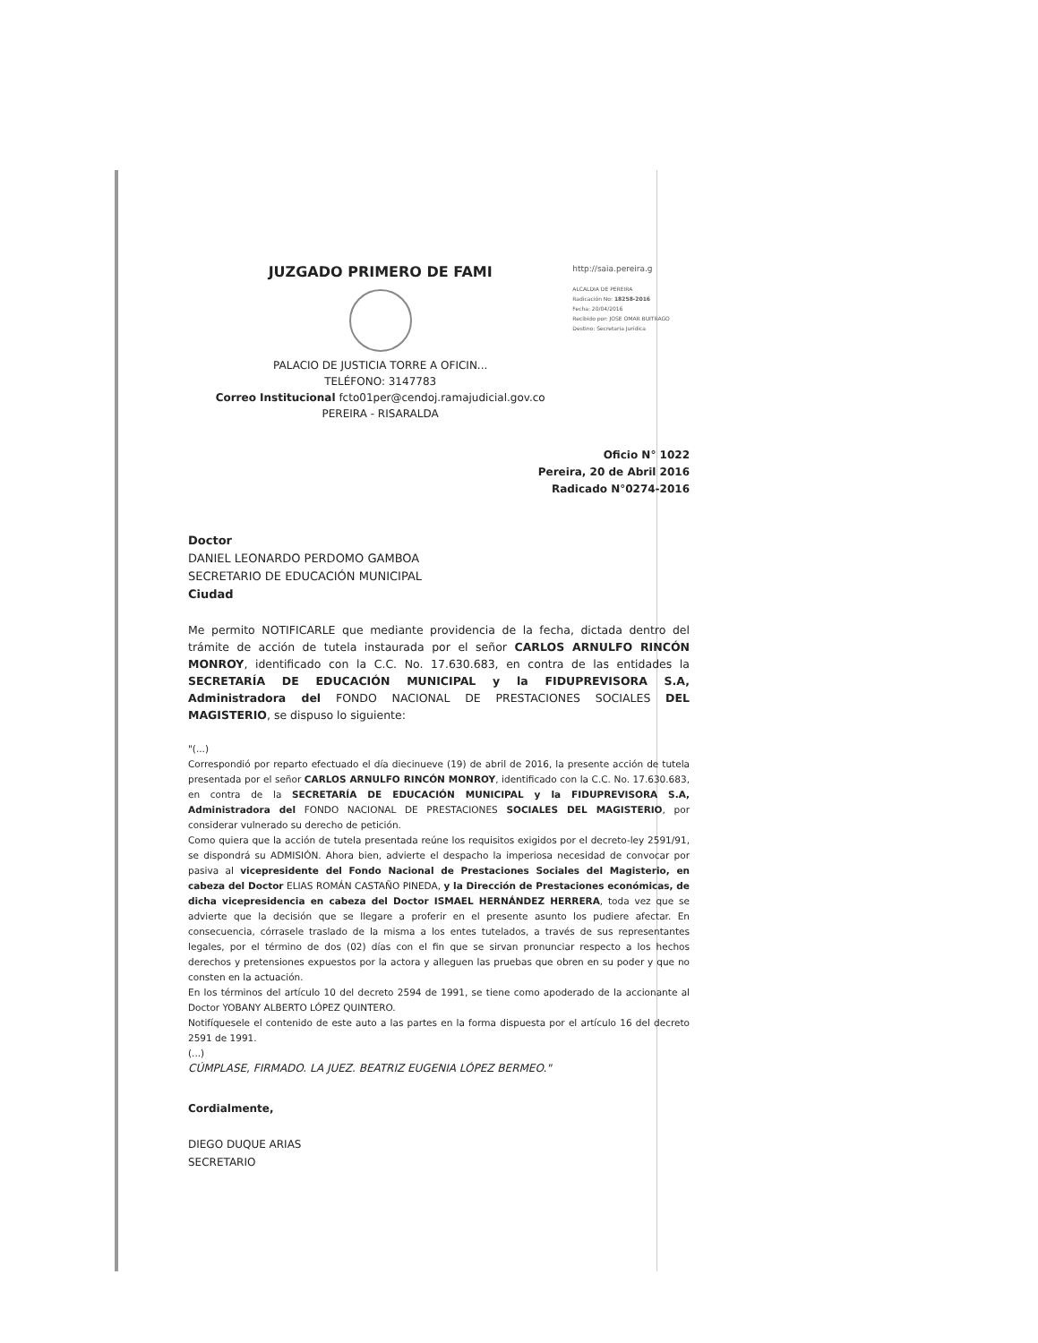JUZGADO PRIMERO DE FAMI
PALACIO DE JUSTICIA TORRE A OFICIN...
TELÉFONO: 3147783
Correo Institucional fcto01per@cendoj.ramajudicial.gov.co
PEREIRA - RISARALDA
http://saia.pereira.g
ALCALDIA DE PEREIRA
Radicación No: 18258-2016
Fecha: 20/04/2016
Recibido por: JOSE OMAR BUITRAGO
Destino: Secretaria Jurídica
Oficio N° 1022
Pereira, 20 de Abril 2016
Radicado N°0274-2016
Doctor
DANIEL LEONARDO PERDOMO GAMBOA
SECRETARIO DE EDUCACIÓN MUNICIPAL
Ciudad
Me permito NOTIFICARLE que mediante providencia de la fecha, dictada dentro del trámite de acción de tutela instaurada por el señor CARLOS ARNULFO RINCÓN MONROY, identificado con la C.C. No. 17.630.683, en contra de las entidades la SECRETARÍA DE EDUCACIÓN MUNICIPAL y la FIDUPREVISORA S.A, Administradora del FONDO NACIONAL DE PRESTACIONES SOCIALES DEL MAGISTERIO, se dispuso lo siguiente:
"(...)
Correspondió por reparto efectuado el día diecinueve (19) de abril de 2016, la presente acción de tutela presentada por el señor CARLOS ARNULFO RINCÓN MONROY, identificado con la C.C. No. 17.630.683, en contra de la SECRETARÍA DE EDUCACIÓN MUNICIPAL y la FIDUPREVISORA S.A, Administradora del FONDO NACIONAL DE PRESTACIONES SOCIALES DEL MAGISTERIO, por considerar vulnerado su derecho de petición.
Como quiera que la acción de tutela presentada reúne los requisitos exigidos por el decreto-ley 2591/91, se dispondrá su ADMISIÓN. Ahora bien, advierte el despacho la imperiosa necesidad de convocar por pasiva al vicepresidente del Fondo Nacional de Prestaciones Sociales del Magisterio, en cabeza del Doctor ELIAS ROMÁN CASTAÑO PINEDA, y la Dirección de Prestaciones económicas, de dicha vicepresidencia en cabeza del Doctor ISMAEL HERNÁNDEZ HERRERA, toda vez que se advierte que la decisión que se llegare a proferir en el presente asunto los pudiere afectar. En consecuencia, córrasele traslado de la misma a los entes tutelados, a través de sus representantes legales, por el término de dos (02) días con el fin que se sirvan pronunciar respecto a los hechos derechos y pretensiones expuestos por la actora y alleguen las pruebas que obren en su poder y que no consten en la actuación.
En los términos del artículo 10 del decreto 2594 de 1991, se tiene como apoderado de la accionante al Doctor YOBANY ALBERTO LÓPEZ QUINTERO.
Notifíquesele el contenido de este auto a las partes en la forma dispuesta por el artículo 16 del decreto 2591 de 1991.
(...)
CÚMPLASE, FIRMADO. LA JUEZ. BEATRIZ EUGENIA LÓPEZ BERMEO."
Cordialmente,
DIEGO DUQUE ARIAS
SECRETARIO